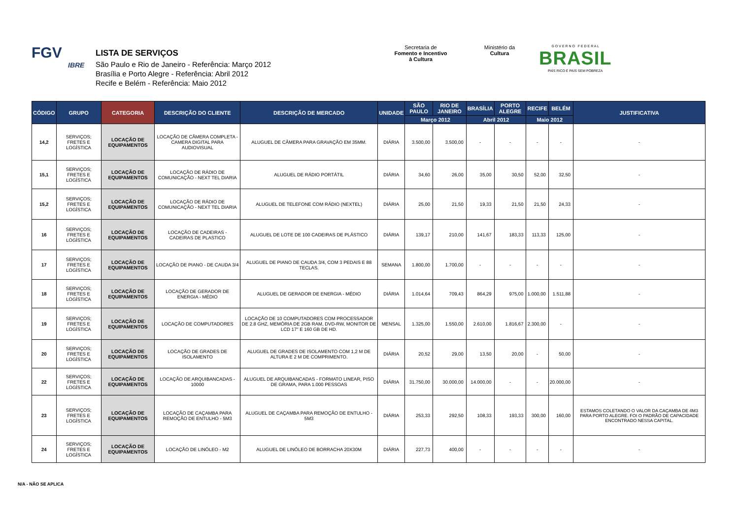FGV
IBRE
LISTA DE SERVIÇOS
São Paulo e Rio de Janeiro - Referência: Março 2012
Brasília e Porto Alegre - Referência: Abril 2012
Recife e Belém - Referência: Maio 2012
Secretaria de
Fomento e Incentivo
à Cultura
Ministério da
Cultura
G O V E R N O F E D E R A L
BRASIL
PAÍS RICO É PAÍS SEM POBREZA
| CÓDIGO | GRUPO | CATEGORIA | DESCRIÇÃO DO CLIENTE | DESCRIÇÃO DE MERCADO | UNIDADE | SÃO PAULO | RIO DE JANEIRO | BRASÍLIA | PORTO ALEGRE | RECIFE | BELÉM | JUSTIFICATIVA |
| --- | --- | --- | --- | --- | --- | --- | --- | --- | --- | --- | --- | --- |
| | | | | | | Março 2012 | | Abril 2012 | | Maio 2012 | | |
| 14,2 | SERVIÇOS; FRETES E LOGÍSTICA | LOCAÇÃO DE EQUIPAMENTOS | LOCAÇÃO DE CÂMERA COMPLETA - CAMERA DIGITAL PARA AUDIOVISUAL | ALUGUEL DE CÂMERA PARA GRAVAÇÃO EM 35MM. | DIÁRIA | 3.500,00 | 3.500,00 | - | - | - | - | - |
| 15,1 | SERVIÇOS; FRETES E LOGÍSTICA | LOCAÇÃO DE EQUIPAMENTOS | LOCAÇÃO DE RÁDIO DE COMUNICAÇÃO - NEXT TEL DIARIA | ALUGUEL DE RÁDIO PORTÁTIL | DIÁRIA | 34,60 | 26,00 | 35,00 | 30,50 | 52,00 | 32,50 | - |
| 15,2 | SERVIÇOS; FRETES E LOGÍSTICA | LOCAÇÃO DE EQUIPAMENTOS | LOCAÇÃO DE RÁDIO DE COMUNICAÇÃO - NEXT TEL DIARIA | ALUGUEL DE TELEFONE COM RÁDIO (NEXTEL) | DIÁRIA | 25,00 | 21,50 | 19,33 | 21,50 | 21,50 | 24,33 | - |
| 16 | SERVIÇOS; FRETES E LOGÍSTICA | LOCAÇÃO DE EQUIPAMENTOS | LOCAÇÃO DE CADEIRAS - CADEIRAS DE PLASTICO | ALUGUEL DE LOTE DE 100 CADEIRAS DE PLÁSTICO | DIÁRIA | 139,17 | 210,00 | 141,67 | 183,33 | 113,33 | 125,00 | - |
| 17 | SERVIÇOS; FRETES E LOGÍSTICA | LOCAÇÃO DE EQUIPAMENTOS | LOCAÇÃO DE PIANO - DE CAUDA 3/4 | ALUGUEL DE PIANO DE CAUDA 3/4, COM 3 PEDAIS E 88 TECLAS. | SEMANA | 1.800,00 | 1.700,00 | - | - | - | - | - |
| 18 | SERVIÇOS; FRETES E LOGÍSTICA | LOCAÇÃO DE EQUIPAMENTOS | LOCAÇÃO DE GERADOR DE ENERGIA - MÉDIO | ALUGUEL DE GERADOR DE ENERGIA - MÉDIO | DIÁRIA | 1.014,64 | 709,43 | 864,29 | 975,00 | 1.000,00 | 1.511,88 | - |
| 19 | SERVIÇOS; FRETES E LOGÍSTICA | LOCAÇÃO DE EQUIPAMENTOS | LOCAÇÃO DE COMPUTADORES | LOCAÇÃO DE 10 COMPUTADORES COM PROCESSADOR DE 2.8 GHZ, MEMÓRIA DE 2GB RAM, DVD-RW, MONITOR DE LCD 17" E 160 GB DE HD. | MENSAL | 1.325,00 | 1.550,00 | 2.610,00 | 1.816,67 | 2.300,00 | - | - |
| 20 | SERVIÇOS; FRETES E LOGÍSTICA | LOCAÇÃO DE EQUIPAMENTOS | LOCAÇÃO DE GRADES DE ISOLAMENTO | ALUGUEL DE GRADES DE ISOLAMENTO COM 1,2 M DE ALTURA E 2 M DE COMPRIMENTO. | DIÁRIA | 20,52 | 29,00 | 13,50 | 20,00 | - | 50,00 | - |
| 22 | SERVIÇOS; FRETES E LOGÍSTICA | LOCAÇÃO DE EQUIPAMENTOS | LOCAÇÃO DE ARQUIBANCADAS - 10000 | ALUGUEL DE ARQUIBANCADAS - FORMATO LINEAR, PISO DE GRAMA, PARA 1.000 PESSOAS | DIÁRIA | 31.750,00 | 30.000,00 | 14.000,00 | - | - | 20.000,00 | - |
| 23 | SERVIÇOS; FRETES E LOGÍSTICA | LOCAÇÃO DE EQUIPAMENTOS | LOCAÇÃO DE CAÇAMBA PARA REMOÇÃO DE ENTULHO - 5M3 | ALUGUEL DE CAÇAMBA PARA REMOÇÃO DE ENTULHO - 5M3 | DIÁRIA | 253,33 | 292,50 | 108,33 | 193,33 | 300,00 | 160,00 | ESTAMOS COLETANDO O VALOR DA CAÇAMBA DE 4M3 PARA PORTO ALEGRE. FOI O PADRÃO DE CAPACIDADE ENCONTRADO NESSA CAPITAL. |
| 24 | SERVIÇOS; FRETES E LOGÍSTICA | LOCAÇÃO DE EQUIPAMENTOS | LOCAÇÃO DE LINÓLEO - M2 | ALUGUEL DE LINÓLEO DE BORRACHA 20X30M | DIÁRIA | 227,73 | 400,00 | - | - | - | - | - |
N/A - NÃO SE APLICA